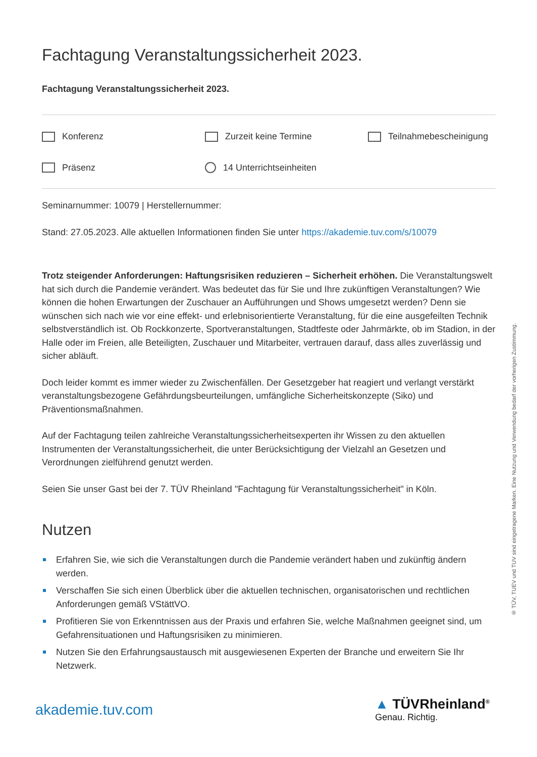Fachtagung Veranstaltungssicherheit 2023.
Fachtagung Veranstaltungssicherheit 2023.
Konferenz
Zurzeit keine Termine
Teilnahmebescheinigung
Präsenz
14 Unterrichtseinheiten
Seminarnummer: 10079 | Herstellernummer:
Stand: 27.05.2023. Alle aktuellen Informationen finden Sie unter https://akademie.tuv.com/s/10079
Trotz steigender Anforderungen: Haftungsrisiken reduzieren – Sicherheit erhöhen. Die Veranstaltungswelt hat sich durch die Pandemie verändert. Was bedeutet das für Sie und Ihre zukünftigen Veranstaltungen? Wie können die hohen Erwartungen der Zuschauer an Aufführungen und Shows umgesetzt werden? Denn sie wünschen sich nach wie vor eine effekt- und erlebnisorientierte Veranstaltung, für die eine ausgefeilten Technik selbstverständlich ist. Ob Rockkonzerte, Sportveranstaltungen, Stadtfeste oder Jahrmärkte, ob im Stadion, in der Halle oder im Freien, alle Beteiligten, Zuschauer und Mitarbeiter, vertrauen darauf, dass alles zuverlässig und sicher abläuft.
Doch leider kommt es immer wieder zu Zwischenfällen. Der Gesetzgeber hat reagiert und verlangt verstärkt veranstaltungsbezogene Gefährdungsbeurteilungen, umfängliche Sicherheitskonzepte (Siko) und Präventionsmaßnahmen.
Auf der Fachtagung teilen zahlreiche Veranstaltungssicherheitsexperten ihr Wissen zu den aktuellen Instrumenten der Veranstaltungssicherheit, die unter Berücksichtigung der Vielzahl an Gesetzen und Verordnungen zielführend genutzt werden.
Seien Sie unser Gast bei der 7. TÜV Rheinland "Fachtagung für Veranstaltungssicherheit" in Köln.
Nutzen
Erfahren Sie, wie sich die Veranstaltungen durch die Pandemie verändert haben und zukünftig ändern werden.
Verschaffen Sie sich einen Überblick über die aktuellen technischen, organisatorischen und rechtlichen Anforderungen gemäß VStättVO.
Profitieren Sie von Erkenntnissen aus der Praxis und erfahren Sie, welche Maßnahmen geeignet sind, um Gefahrensituationen und Haftungsrisiken zu minimieren.
Nutzen Sie den Erfahrungsaustausch mit ausgewiesenen Experten der Branche und erweitern Sie Ihr Netzwerk.
® TÜV, TUEV und TUV sind eingetragene Marken. Eine Nutzung und Verwendung bedarf der vorherigen Zustimmung.
akademie.tuv.com ▲ TÜVRheinland<sup>®</sup>
Genau. Richtig.